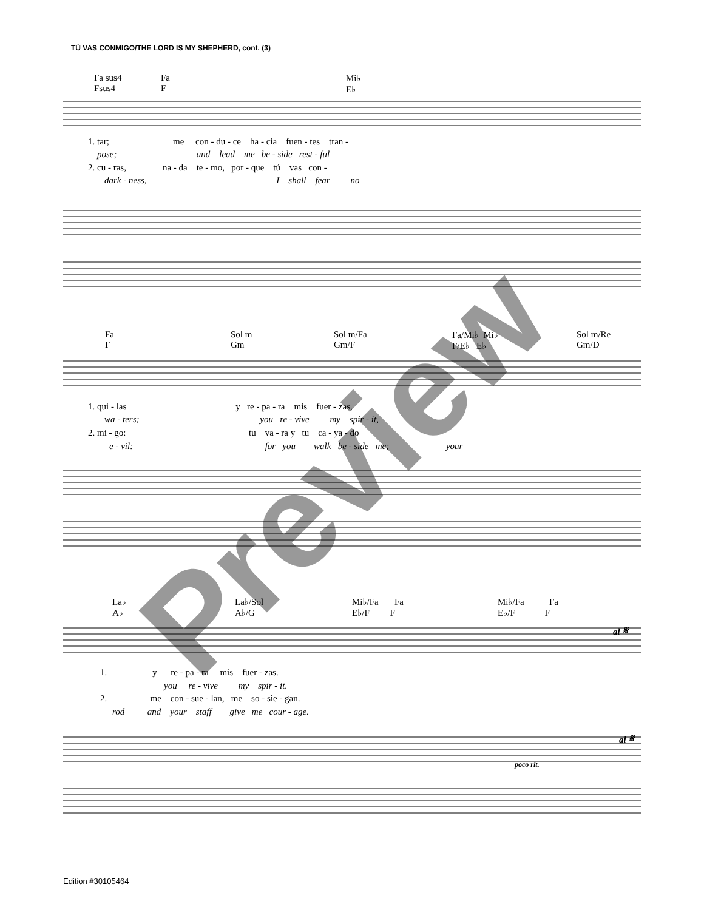TÚ VAS CONMIGO/THE LORD IS MY SHEPHERD, cont. (3)
Fa sus4
Fsus4
Fa
F
Mi♭
E♭
1. tar; me con - du - ce ha - cia fuen - tes tran -
pose; and lead me be - side rest - ful
2. cu - ras, na - da te - mo, por - que tú vas con -
dark - ness, I shall fear no
Fa
F
Sol m
Gm
Sol m/Fa
Gm/F
Fa/Mi♭ Mi♭
F/E♭ E♭
Sol m/Re
Gm/D
1. qui - las y re - pa - ra mis fuer - zas,
wa - ters; you re - vive my spir - it,
2. mi - go: tu va - ra y tu ca - ya - do
e - vil: for you walk be - side me; your
La♭
A♭
La♭/Sol
A♭/G
Mi♭/Fa Fa
E♭/F F
Mi♭/Fa Fa
E♭/F F
al 𝄋
1. y re - pa - ra mis fuer - zas.
you re - vive my spir - it.
2. me con - sue - lan, me so - sie - gan.
rod and your staff give me cour - age.
al 𝄋
poco rit.
Preview
Edition #30105464